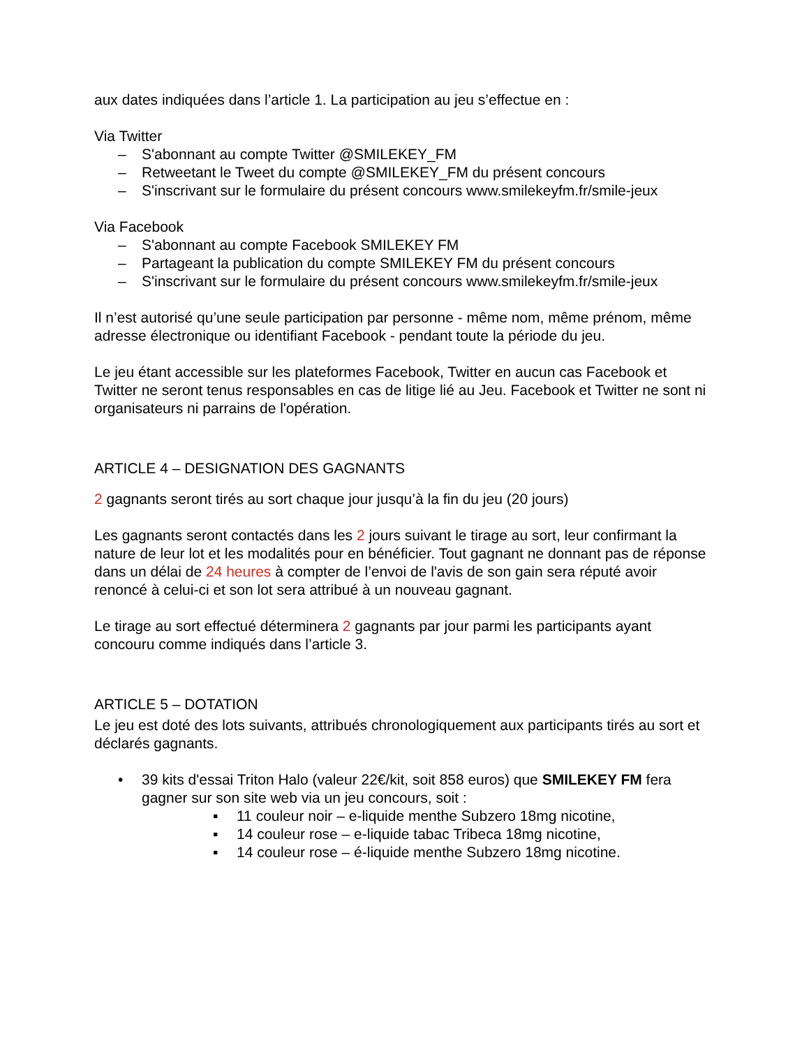aux dates indiquées dans l’article 1. La participation au jeu s’effectue en :
Via Twitter
– S'abonnant au compte Twitter @SMILEKEY_FM
– Retweetant le Tweet du compte @SMILEKEY_FM du présent concours
– S'inscrivant sur le formulaire du présent concours www.smilekeyfm.fr/smile-jeux
Via Facebook
– S'abonnant au compte Facebook SMILEKEY FM
– Partageant la publication du compte SMILEKEY FM du présent concours
– S'inscrivant sur le formulaire du présent concours www.smilekeyfm.fr/smile-jeux
Il n’est autorisé qu’une seule participation par personne - même nom, même prénom, même adresse électronique ou identifiant Facebook - pendant toute la période du jeu.
Le jeu étant accessible sur les plateformes Facebook, Twitter en aucun cas Facebook et Twitter ne seront tenus responsables en cas de litige lié au Jeu. Facebook et Twitter ne sont ni organisateurs ni parrains de l'opération.
ARTICLE 4 – DESIGNATION DES GAGNANTS
2 gagnants seront tirés au sort chaque jour jusqu’à la fin du jeu (20 jours)
Les gagnants seront contactés dans les 2 jours suivant le tirage au sort, leur confirmant la nature de leur lot et les modalités pour en bénéficier. Tout gagnant ne donnant pas de réponse dans un délai de 24 heures à compter de l’envoi de l'avis de son gain sera réputé avoir renoncé à celui-ci et son lot sera attribué à un nouveau gagnant.
Le tirage au sort effectué déterminera 2 gagnants par jour parmi les participants ayant concouru comme indiqués dans l’article 3.
ARTICLE 5 – DOTATION
Le jeu est doté des lots suivants, attribués chronologiquement aux participants tirés au sort et déclarés gagnants.
• 39 kits d'essai Triton Halo (valeur 22€/kit, soit 858 euros) que SMILEKEY FM fera gagner sur son site web via un jeu concours, soit :
▪ 11 couleur noir – e-liquide menthe Subzero 18mg nicotine,
▪ 14 couleur rose – e-liquide tabac Tribeca 18mg nicotine,
▪ 14 couleur rose – é-liquide menthe Subzero 18mg nicotine.